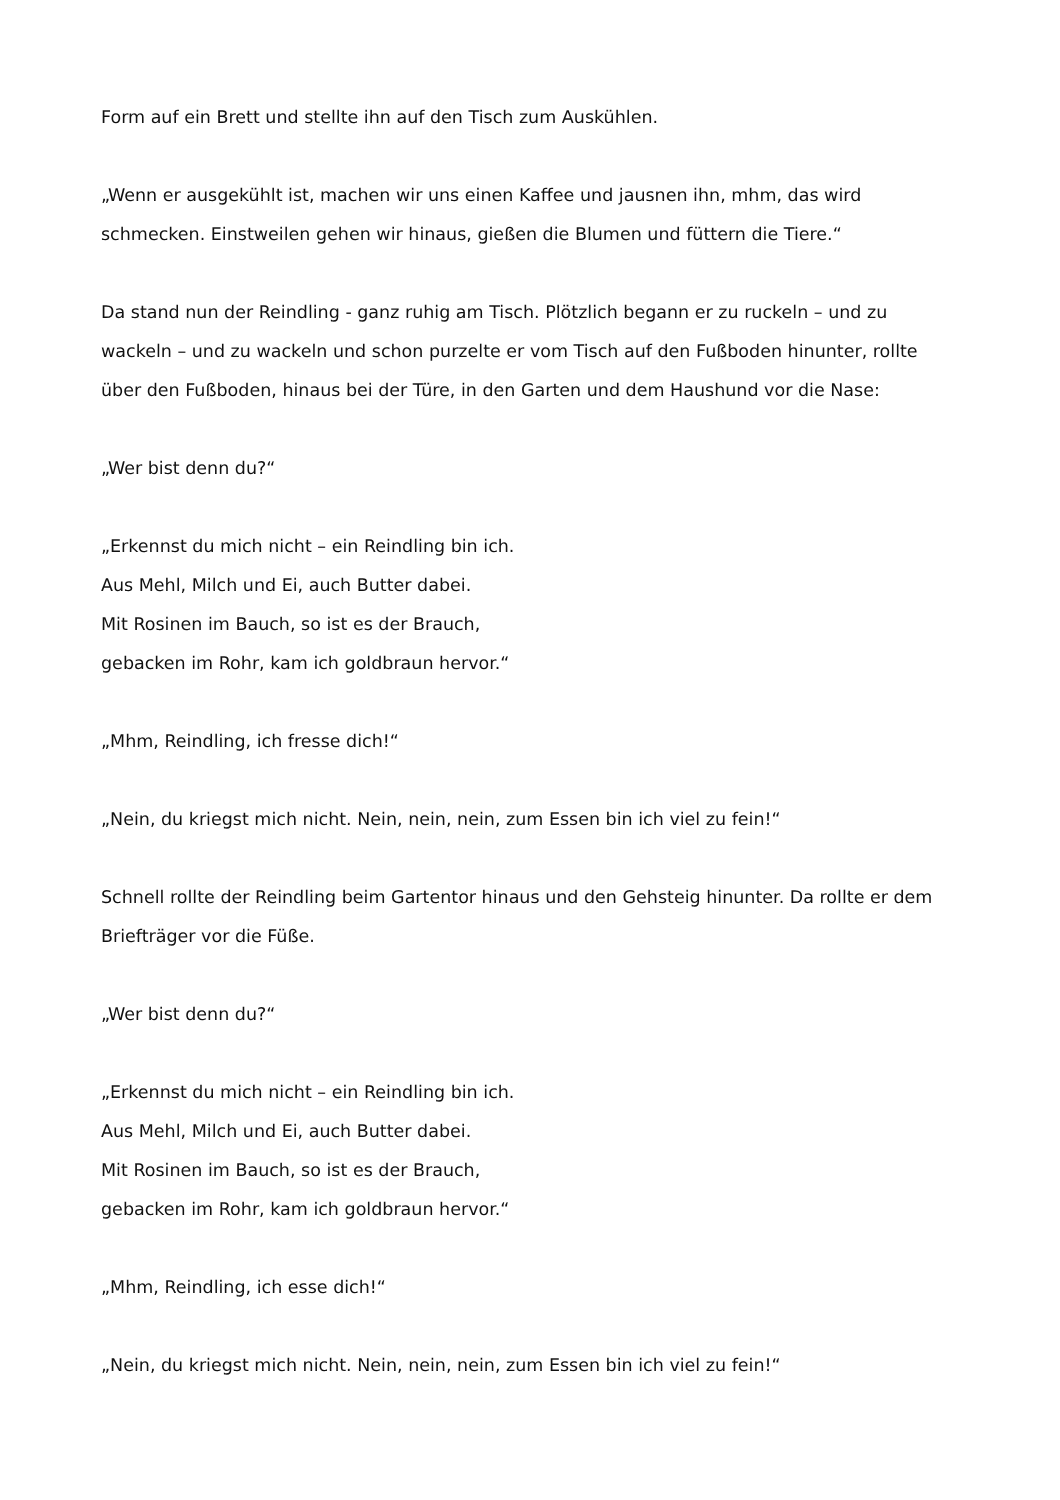Form auf ein Brett und stellte ihn auf den Tisch zum Auskühlen.
„Wenn er ausgekühlt ist, machen wir uns einen Kaffee und jausnen ihn, mhm, das wird schmecken. Einstweilen gehen wir hinaus, gießen die Blumen und füttern die Tiere.“
Da stand nun der Reindling - ganz ruhig am Tisch. Plötzlich begann er zu ruckeln – und zu wackeln – und zu wackeln und schon purzelte er vom Tisch auf den Fußboden hinunter, rollte über den Fußboden, hinaus bei der Türe, in den Garten und dem Haushund vor die Nase:
„Wer bist denn du?“
„Erkennst du mich nicht – ein Reindling bin ich.
Aus Mehl, Milch und Ei, auch Butter dabei.
Mit Rosinen im Bauch, so ist es der Brauch,
gebacken im Rohr, kam ich goldbraun hervor.“
„Mhm, Reindling, ich fresse dich!“
„Nein, du kriegst mich nicht. Nein, nein, nein, zum Essen bin ich viel zu fein!“
Schnell rollte der Reindling beim Gartentor hinaus und den Gehsteig hinunter. Da rollte er dem Briefträger vor die Füße.
„Wer bist denn du?“
„Erkennst du mich nicht – ein Reindling bin ich.
Aus Mehl, Milch und Ei, auch Butter dabei.
Mit Rosinen im Bauch, so ist es der Brauch,
gebacken im Rohr, kam ich goldbraun hervor.“
„Mhm, Reindling, ich esse dich!“
„Nein, du kriegst mich nicht. Nein, nein, nein, zum Essen bin ich viel zu fein!“